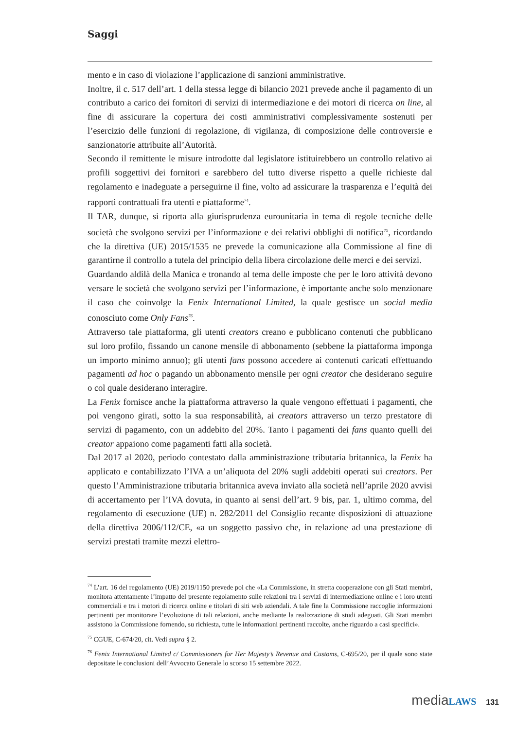Saggi
mento e in caso di violazione l’applicazione di sanzioni amministrative.
Inoltre, il c. 517 dell’art. 1 della stessa legge di bilancio 2021 prevede anche il pagamento di un contributo a carico dei fornitori di servizi di intermediazione e dei motori di ricerca on line, al fine di assicurare la copertura dei costi amministrativi complessivamente sostenuti per l’esercizio delle funzioni di regolazione, di vigilanza, di composizione delle controversie e sanzionatorie attribuite all’Autorità.
Secondo il remittente le misure introdotte dal legislatore istituirebbero un controllo relativo ai profili soggettivi dei fornitori e sarebbero del tutto diverse rispetto a quelle richieste dal regolamento e inadeguate a perseguirne il fine, volto ad assicurare la trasparenza e l’equità dei rapporti contrattuali fra utenti e piattaforme<sup>74</sup>.
Il TAR, dunque, si riporta alla giurisprudenza eurounitaria in tema di regole tecniche delle società che svolgono servizi per l’informazione e dei relativi obblighi di notifica<sup>75</sup>, ricordando che la direttiva (UE) 2015/1535 ne prevede la comunicazione alla Commissione al fine di garantirne il controllo a tutela del principio della libera circolazione delle merci e dei servizi.
Guardando aldilà della Manica e tronando al tema delle imposte che per le loro attività devono versare le società che svolgono servizi per l’informazione, è importante anche solo menzionare il caso che coinvolge la Fenix International Limited, la quale gestisce un social media conosciuto come Only Fans<sup>76</sup>.
Attraverso tale piattaforma, gli utenti creators creano e pubblicano contenuti che pubblicano sul loro profilo, fissando un canone mensile di abbonamento (sebbene la piattaforma imponga un importo minimo annuo); gli utenti fans possono accedere ai contenuti caricati effettuando pagamenti ad hoc o pagando un abbonamento mensile per ogni creator che desiderano seguire o col quale desiderano interagire.
La Fenix fornisce anche la piattaforma attraverso la quale vengono effettuati i pagamenti, che poi vengono girati, sotto la sua responsabilità, ai creators attraverso un terzo prestatore di servizi di pagamento, con un addebito del 20%. Tanto i pagamenti dei fans quanto quelli dei creator appaiono come pagamenti fatti alla società.
Dal 2017 al 2020, periodo contestato dalla amministrazione tributaria britannica, la Fenix ha applicato e contabilizzato l’IVA a un’aliquota del 20% sugli addebiti operati sui creators. Per questo l’Amministrazione tributaria britannica aveva inviato alla società nell’aprile 2020 avvisi di accertamento per l’IVA dovuta, in quanto ai sensi dell’art. 9 bis, par. 1, ultimo comma, del regolamento di esecuzione (UE) n. 282/2011 del Consiglio recante disposizioni di attuazione della direttiva 2006/112/CE, «a un soggetto passivo che, in relazione ad una prestazione di servizi prestati tramite mezzi elettro-
<sup>74</sup> L’art. 16 del regolamento (UE) 2019/1150 prevede poi che «La Commissione, in stretta cooperazione con gli Stati membri, monitora attentamente l’impatto del presente regolamento sulle relazioni tra i servizi di intermediazione online e i loro utenti commerciali e tra i motori di ricerca online e titolari di siti web aziendali. A tale fine la Commissione raccoglie informazioni pertinenti per monitorare l’evoluzione di tali relazioni, anche mediante la realizzazione di studi adeguati. Gli Stati membri assistono la Commissione fornendo, su richiesta, tutte le informazioni pertinenti raccolte, anche riguardo a casi specifici».
<sup>75</sup> CGUE, C-674/20, cit. Vedi supra § 2.
<sup>76</sup> Fenix International Limited c/ Commissioners for Her Majesty’s Revenue and Customs, C-695/20, per il quale sono state depositate le conclusioni dell’Avvocato Generale lo scorso 15 settembre 2022.
mediaLAWS 131